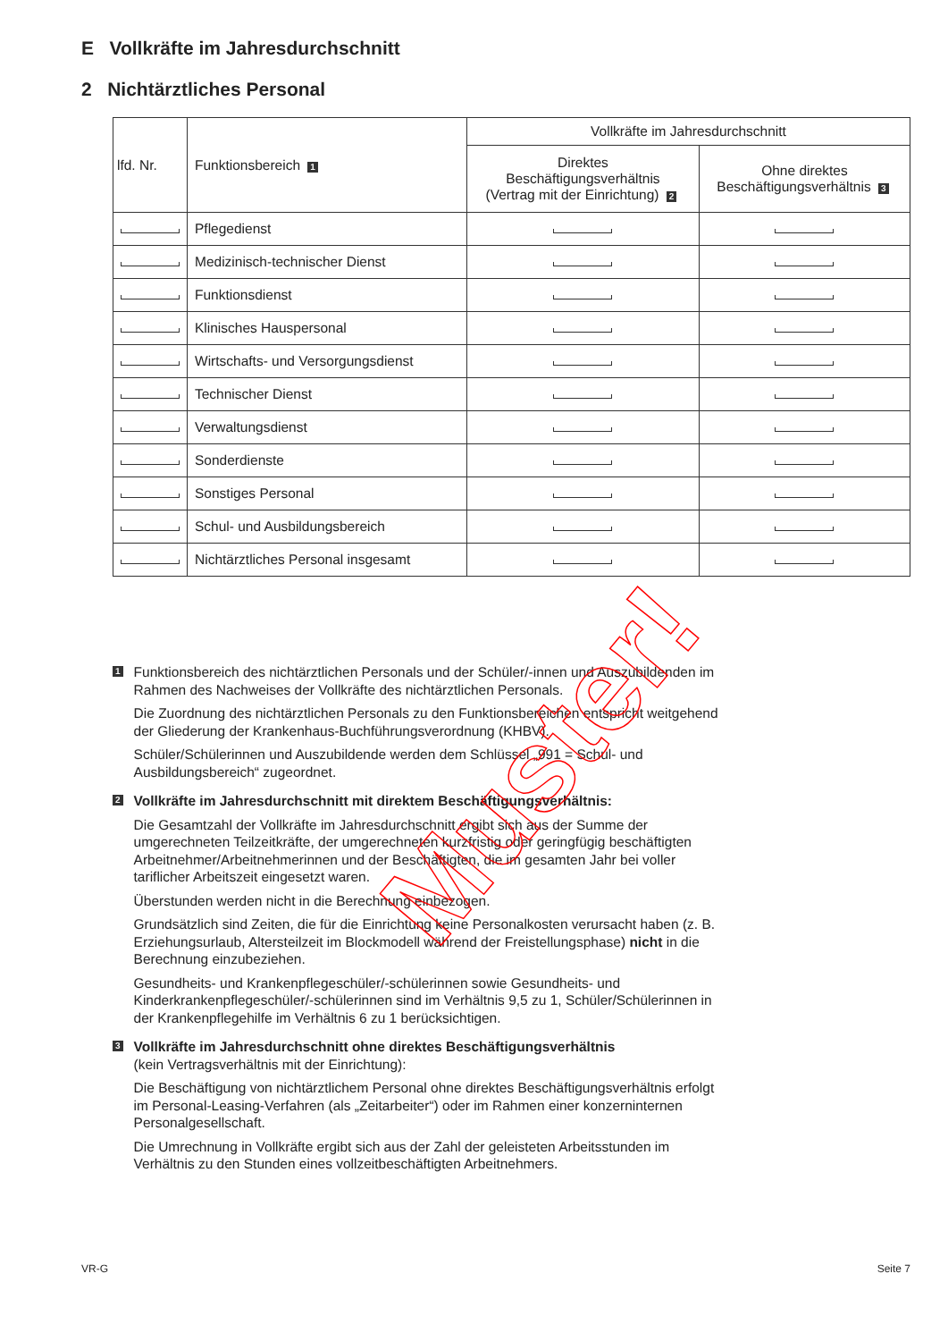E Vollkräfte im Jahresdurchschnitt
2 Nichtärztliches Personal
| lfd. Nr. | Funktionsbereich 1 | Vollkräfte im Jahresdurchschnitt | |
| --- | --- | --- | --- |
| | | Direktes Beschäftigungsverhältnis (Vertrag mit der Einrichtung) 2 | Ohne direktes Beschäftigungsverhältnis 3 |
| | Pflegedienst | | |
| | Medizinisch-technischer Dienst | | |
| | Funktionsdienst | | |
| | Klinisches Hauspersonal | | |
| | Wirtschafts- und Versorgungsdienst | | |
| | Technischer Dienst | | |
| | Verwaltungsdienst | | |
| | Sonderdienste | | |
| | Sonstiges Personal | | |
| | Schul- und Ausbildungsbereich | | |
| | Nichtärztliches Personal insgesamt | | |
1
Funktionsbereich des nichtärztlichen Personals und der Schüler/-innen und Auszubildenden im Rahmen des Nachweises der Vollkräfte des nichtärztlichen Personals.
Die Zuordnung des nichtärztlichen Personals zu den Funktionsbereichen entspricht weitgehend der Gliederung der Krankenhaus-Buchführungsverordnung (KHBV).
Schüler/Schülerinnen und Auszubildende werden dem Schlüssel „991 = Schul- und Ausbildungsbereich“ zugeordnet.
2
Vollkräfte im Jahresdurchschnitt mit direktem Beschäftigungsverhältnis:
Die Gesamtzahl der Vollkräfte im Jahresdurchschnitt ergibt sich aus der Summe der umgerechneten Teilzeitkräfte, der umgerechneten kurzfristig oder geringfügig beschäftigten Arbeitnehmer/Arbeitnehmerinnen und der Beschäftigten, die im gesamten Jahr bei voller tariflicher Arbeitszeit eingesetzt waren.
Überstunden werden nicht in die Berechnung einbezogen.
Grundsätzlich sind Zeiten, die für die Einrichtung keine Personalkosten verursacht haben (z. B. Erziehungsurlaub, Altersteilzeit im Blockmodell während der Freistellungsphase) nicht in die Berechnung einzubeziehen.
Gesundheits- und Krankenpflegeschüler/-schülerinnen sowie Gesundheits- und Kinderkrankenpflegeschüler/-schülerinnen sind im Verhältnis 9,5 zu 1, Schüler/Schülerinnen in der Krankenpflegehilfe im Verhältnis 6 zu 1 berücksichtigen.
3
Vollkräfte im Jahresdurchschnitt ohne direktes Beschäftigungsverhältnis
(kein Vertragsverhältnis mit der Einrichtung):
Die Beschäftigung von nichtärztlichem Personal ohne direktes Beschäftigungsverhältnis erfolgt im Personal-Leasing-Verfahren (als „Zeitarbeiter“) oder im Rahmen einer konzerninternen Personalgesellschaft.
Die Umrechnung in Vollkräfte ergibt sich aus der Zahl der geleisteten Arbeitsstunden im Verhältnis zu den Stunden eines vollzeitbeschäftigten Arbeitnehmers.
Muster!
VR-G Seite 7